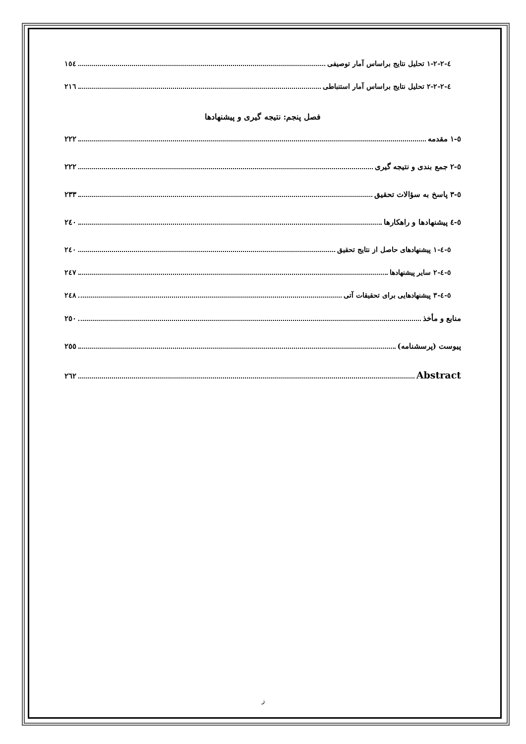٤-٢-٢-١ تحلیل نتایج براساس آمار توصیفی ١٥٤
٤-٢-٢-٢ تحلیل نتایج براساس آمار استنباطی ٢١٦
فصل پنجم: نتیجه گیری و پیشنهادها
٥-١ مقدمه ٢٢٢
٥-٢ جمع بندی و نتیجه گیری ٢٢٢
٥-٣ پاسخ به سؤالات تحقیق ٢٣٣
٥-٤ پیشنهادها و راهکارها ٢٤٠
٥-٤-١ پیشنهادهای حاصل از نتایج تحقیق ٢٤٠
٥-٤-٢ سایر پیشنهادها ٢٤٧
٥-٤-٣ پیشنهادهایی برای تحقیقات آتی ٢٤٨
منابع و مأخذ ٢٥٠
پیوست (پرسشنامه) ٢٥٥
Abstract ٢٦٢
ز